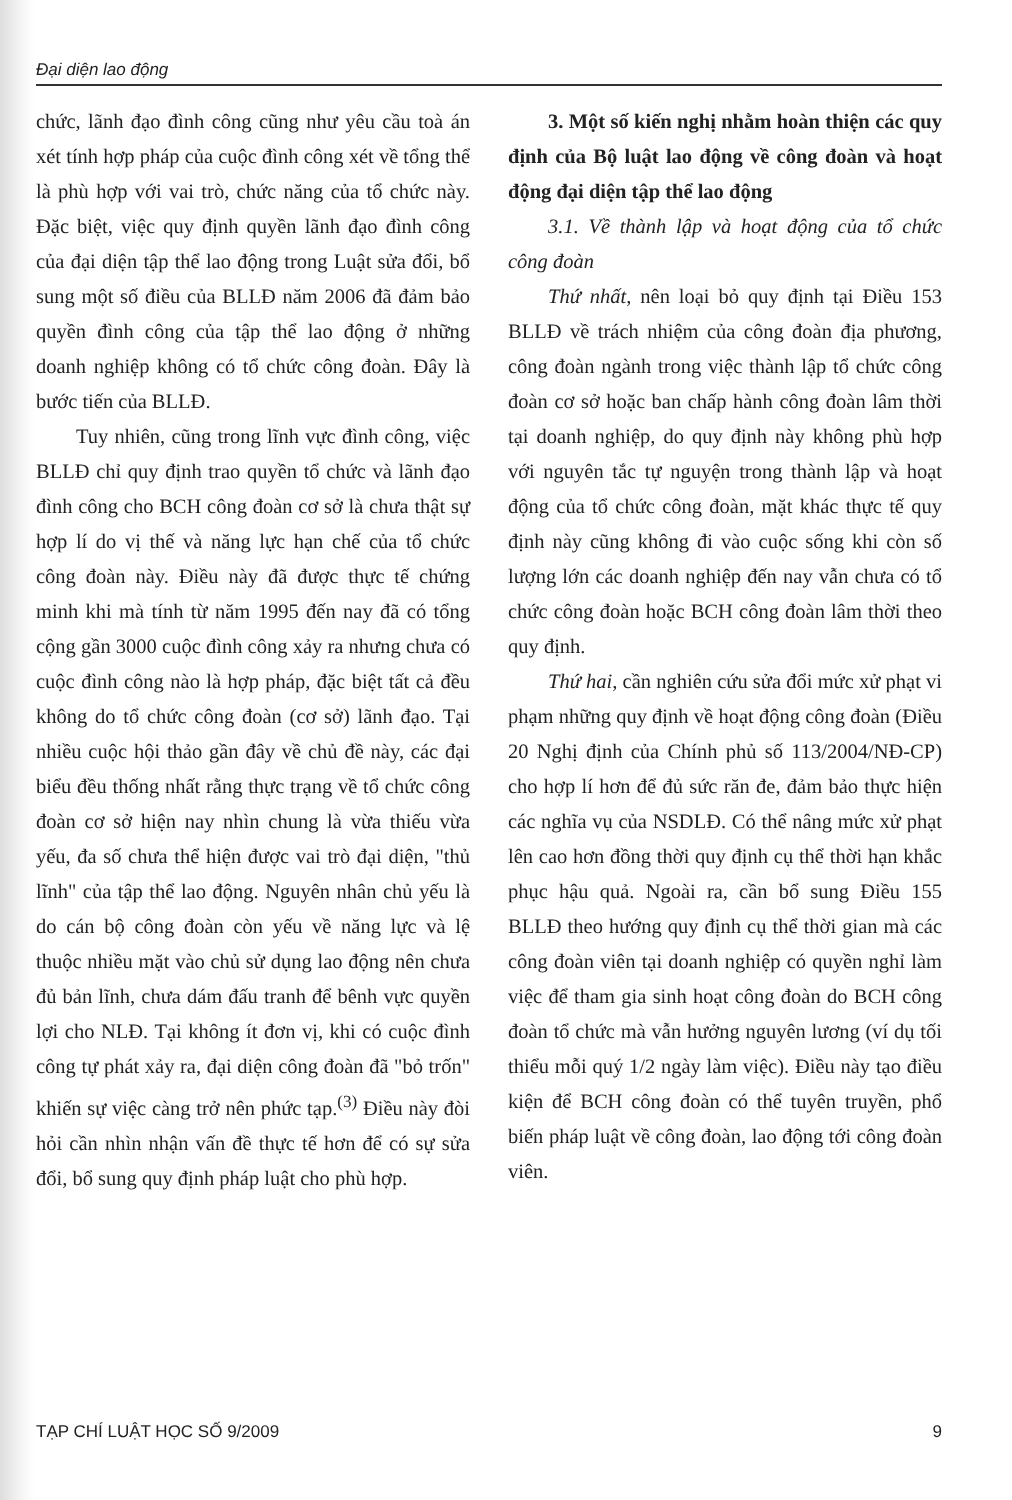Đại diện lao động
chức, lãnh đạo đình công cũng như yêu cầu toà án xét tính hợp pháp của cuộc đình công xét về tổng thể là phù hợp với vai trò, chức năng của tổ chức này. Đặc biệt, việc quy định quyền lãnh đạo đình công của đại diện tập thể lao động trong Luật sửa đổi, bổ sung một số điều của BLLĐ năm 2006 đã đảm bảo quyền đình công của tập thể lao động ở những doanh nghiệp không có tổ chức công đoàn. Đây là bước tiến của BLLĐ.
Tuy nhiên, cũng trong lĩnh vực đình công, việc BLLĐ chỉ quy định trao quyền tổ chức và lãnh đạo đình công cho BCH công đoàn cơ sở là chưa thật sự hợp lí do vị thế và năng lực hạn chế của tổ chức công đoàn này. Điều này đã được thực tế chứng minh khi mà tính từ năm 1995 đến nay đã có tổng cộng gần 3000 cuộc đình công xảy ra nhưng chưa có cuộc đình công nào là hợp pháp, đặc biệt tất cả đều không do tổ chức công đoàn (cơ sở) lãnh đạo. Tại nhiều cuộc hội thảo gần đây về chủ đề này, các đại biểu đều thống nhất rằng thực trạng về tổ chức công đoàn cơ sở hiện nay nhìn chung là vừa thiếu vừa yếu, đa số chưa thể hiện được vai trò đại diện, "thủ lĩnh" của tập thể lao động. Nguyên nhân chủ yếu là do cán bộ công đoàn còn yếu về năng lực và lệ thuộc nhiều mặt vào chủ sử dụng lao động nên chưa đủ bản lĩnh, chưa dám đấu tranh để bênh vực quyền lợi cho NLĐ. Tại không ít đơn vị, khi có cuộc đình công tự phát xảy ra, đại diện công đoàn đã "bỏ trốn" khiến sự việc càng trở nên phức tạp.<sup>(3)</sup> Điều này đòi hỏi cần nhìn nhận vấn đề thực tế hơn để có sự sửa đổi, bổ sung quy định pháp luật cho phù hợp.
3. Một số kiến nghị nhằm hoàn thiện các quy định của Bộ luật lao động về công đoàn và hoạt động đại diện tập thể lao động
3.1. Về thành lập và hoạt động của tổ chức công đoàn
Thứ nhất, nên loại bỏ quy định tại Điều 153 BLLĐ về trách nhiệm của công đoàn địa phương, công đoàn ngành trong việc thành lập tổ chức công đoàn cơ sở hoặc ban chấp hành công đoàn lâm thời tại doanh nghiệp, do quy định này không phù hợp với nguyên tắc tự nguyện trong thành lập và hoạt động của tổ chức công đoàn, mặt khác thực tế quy định này cũng không đi vào cuộc sống khi còn số lượng lớn các doanh nghiệp đến nay vẫn chưa có tổ chức công đoàn hoặc BCH công đoàn lâm thời theo quy định.
Thứ hai, cần nghiên cứu sửa đổi mức xử phạt vi phạm những quy định về hoạt động công đoàn (Điều 20 Nghị định của Chính phủ số 113/2004/NĐ-CP) cho hợp lí hơn để đủ sức răn đe, đảm bảo thực hiện các nghĩa vụ của NSDLĐ. Có thể nâng mức xử phạt lên cao hơn đồng thời quy định cụ thể thời hạn khắc phục hậu quả. Ngoài ra, cần bổ sung Điều 155 BLLĐ theo hướng quy định cụ thể thời gian mà các công đoàn viên tại doanh nghiệp có quyền nghỉ làm việc để tham gia sinh hoạt công đoàn do BCH công đoàn tổ chức mà vẫn hưởng nguyên lương (ví dụ tối thiểu mỗi quý 1/2 ngày làm việc). Điều này tạo điều kiện để BCH công đoàn có thể tuyên truyền, phổ biến pháp luật về công đoàn, lao động tới công đoàn viên.
TẠP CHÍ LUẬT HỌC SỐ 9/2009 9